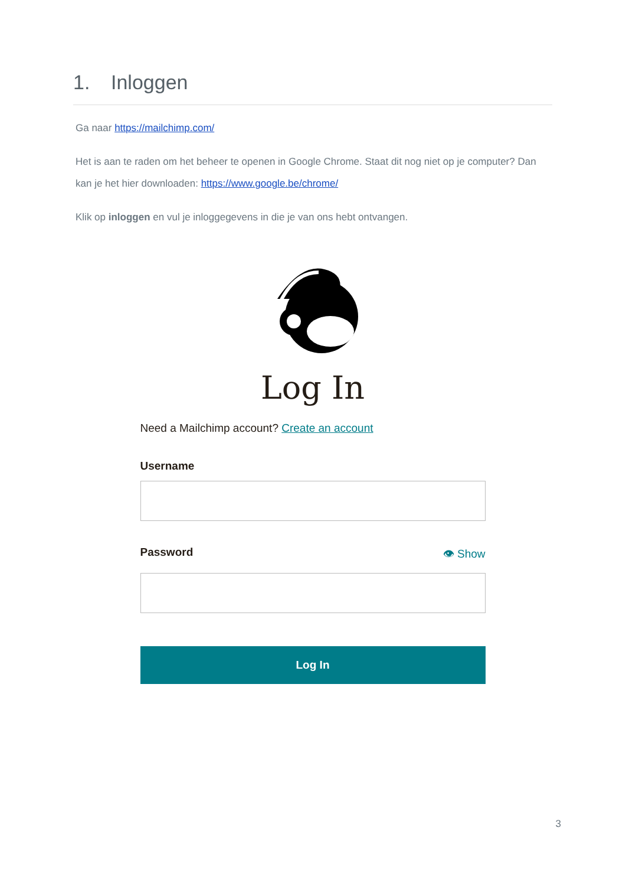1. Inloggen
Ga naar https://mailchimp.com/
Het is aan te raden om het beheer te openen in Google Chrome. Staat dit nog niet op je computer? Dan kan je het hier downloaden: https://www.google.be/chrome/
Klik op inloggen en vul je inloggegevens in die je van ons hebt ontvangen.
Log In
Need a Mailchimp account? Create an account
Username
Password 👁 Show
Log In
3